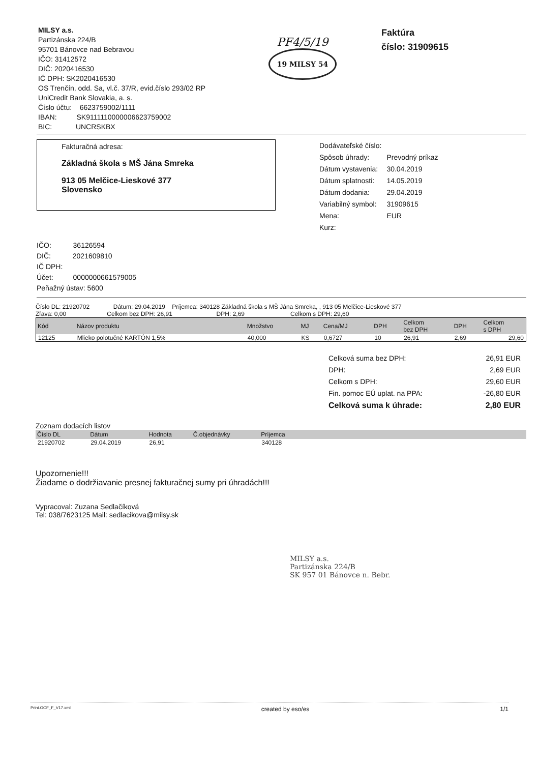MILSY a.s.
Partizánska 224/B
95701 Bánovce nad Bebravou
IČO: 31412572
DIČ: 2020416530
IČ DPH: SK2020416530
OS Trenčín, odd. Sa, vl.č. 37/R, evid.číslo 293/02 RP
UniCredit Bank Slovakia, a. s.
Číslo účtu: 6623759002/1111
IBAN: SK9111110000006623759002
BIC: UNCRSKBX
PF4/5/19
19 MILSY 54
Faktúra
číslo: 31909615
Fakturačná adresa:
Základná škola s MŠ Jána Smreka
913 05 Melčice-Lieskové 377
Slovensko
| Dodávateľské číslo: | |
| Spôsob úhrady: | Prevodný príkaz |
| Dátum vystavenia: | 30.04.2019 |
| Dátum splatnosti: | 14.05.2019 |
| Dátum dodania: | 29.04.2019 |
| Variabilný symbol: | 31909615 |
| Mena: | EUR |
| Kurz: | |
IČO: 36126594
DIČ: 2021609810
IČ DPH:
Účet: 0000000661579005
Peňažný ústav: 5600
Číslo DL: 21920702 Dátum: 29.04.2019 Príjemca: 340128 Základná škola s MŠ Jána Smreka, , 913 05 Melčice-Lieskové 377
Zľava: 0,00 Celkom bez DPH: 26,91 DPH: 2,69 Celkom s DPH: 29,60
| Kód | Názov produktu | Množstvo | MJ | Cena/MJ | DPH | Celkom bez DPH | DPH | Celkom s DPH |
| --- | --- | --- | --- | --- | --- | --- | --- | --- |
| 12125 | Mlieko polotučné KARTÓN 1,5% | 40,000 | KS | 0,6727 | 10 | 26,91 | 2,69 | 29,60 |
| Celková suma bez DPH: | 26,91 EUR |
| DPH: | 2,69 EUR |
| Celkom s DPH: | 29,60 EUR |
| Fin. pomoc EÚ uplat. na PPA: | -26,80 EUR |
| Celková suma k úhrade: | 2,80 EUR |
Zoznam dodacích listov
| Číslo DL | Dátum | Hodnota | Č.objednávky | Príjemca | |
| --- | --- | --- | --- | --- | --- |
| 21920702 | 29.04.2019 | 26,91 | | 340128 | |
Upozornenie!!!
Žiadame o dodržiavanie presnej fakturačnej sumy pri úhradách!!!
Vypracoval: Zuzana Sedlačíková
Tel: 038/7623125 Mail: sedlacikova@milsy.sk
MILSY a.s.
Partizánska 224/B
SK 957 01 Bánovce n. Bebr.
Print.OOF_F_V17.xml created by eso/es 1/1